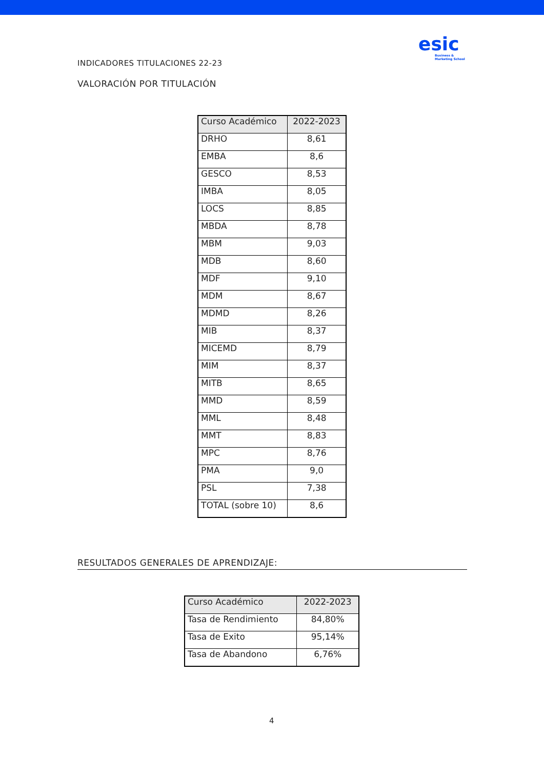esic
Business &
Marketing School
INDICADORES TITULACIONES 22-23
VALORACIÓN POR TITULACIÓN
| Curso Académico | 2022-2023 |
| --- | --- |
| DRHO | 8,61 |
| EMBA | 8,6 |
| GESCO | 8,53 |
| IMBA | 8,05 |
| LOCS | 8,85 |
| MBDA | 8,78 |
| MBM | 9,03 |
| MDB | 8,60 |
| MDF | 9,10 |
| MDM | 8,67 |
| MDMD | 8,26 |
| MIB | 8,37 |
| MICEMD | 8,79 |
| MIM | 8,37 |
| MITB | 8,65 |
| MMD | 8,59 |
| MML | 8,48 |
| MMT | 8,83 |
| MPC | 8,76 |
| PMA | 9,0 |
| PSL | 7,38 |
| TOTAL (sobre 10) | 8,6 |
RESULTADOS GENERALES DE APRENDIZAJE:
| Curso Académico | 2022-2023 |
| --- | --- |
| Tasa de Rendimiento | 84,80% |
| Tasa de Exito | 95,14% |
| Tasa de Abandono | 6,76% |
4